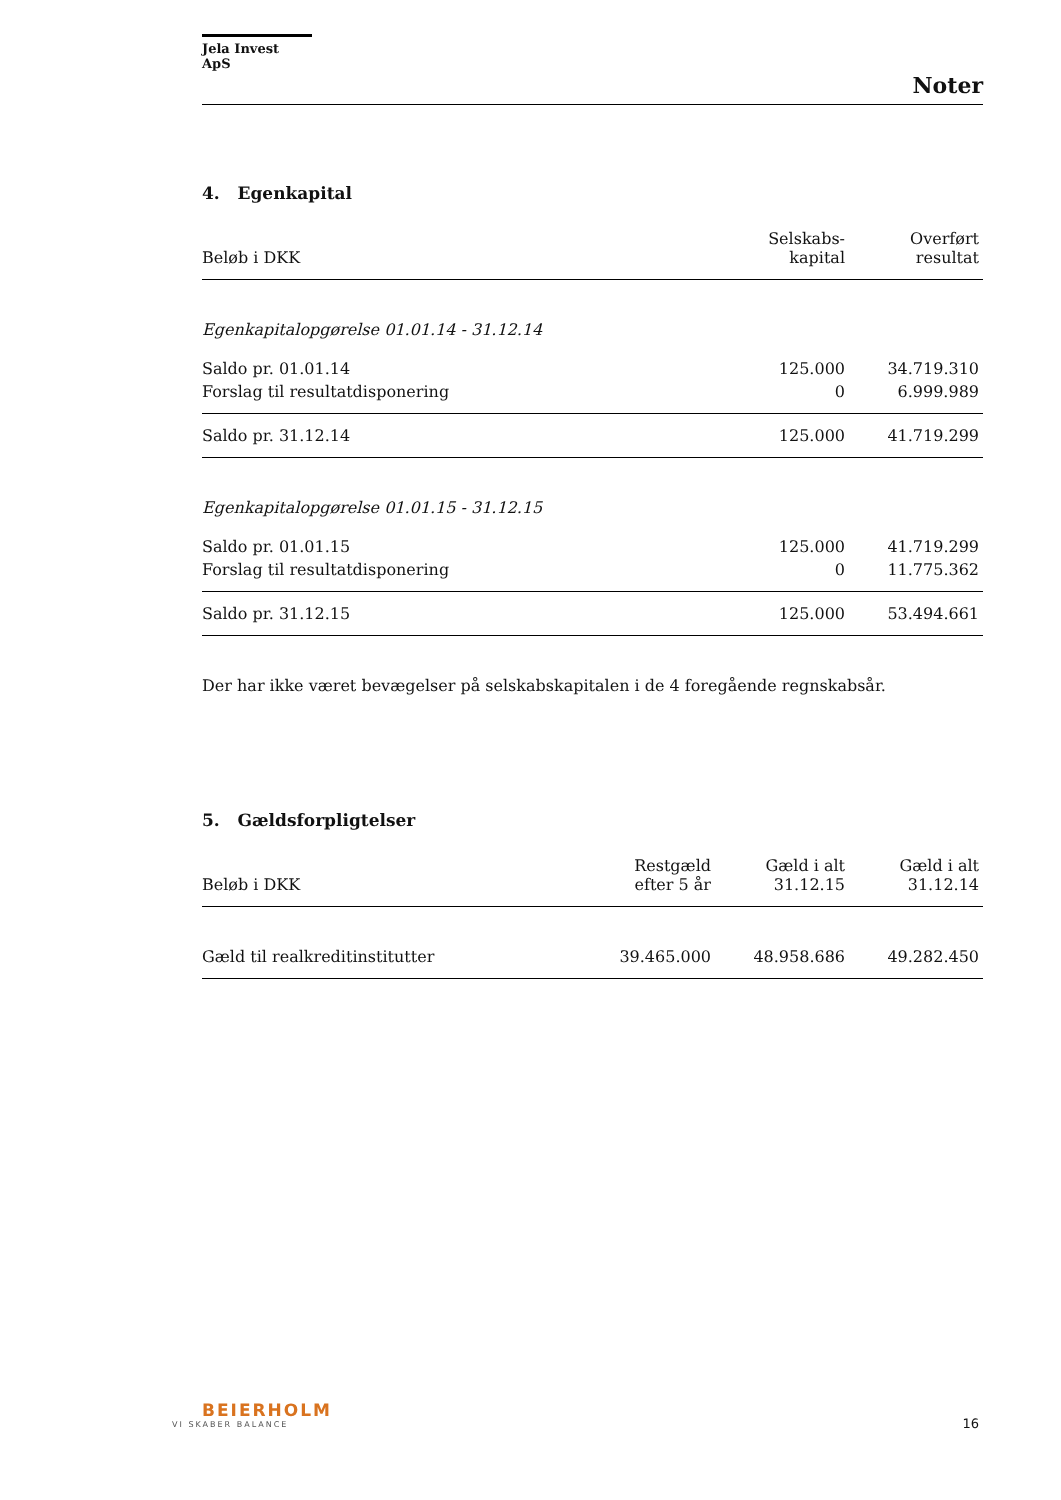Jela Invest ApS
Noter
4. Egenkapital
| Beløb i DKK | Selskabs- kapital | Overført resultat |
| --- | --- | --- |
| Egenkapitalopgørelse 01.01.14 - 31.12.14 | | |
| Saldo pr. 01.01.14 | 125.000 | 34.719.310 |
| Forslag til resultatdisponering | 0 | 6.999.989 |
| Saldo pr. 31.12.14 | 125.000 | 41.719.299 |
| Egenkapitalopgørelse 01.01.15 - 31.12.15 | | |
| Saldo pr. 01.01.15 | 125.000 | 41.719.299 |
| Forslag til resultatdisponering | 0 | 11.775.362 |
| Saldo pr. 31.12.15 | 125.000 | 53.494.661 |
Der har ikke været bevægelser på selskabskapitalen i de 4 foregående regnskabsår.
5. Gældsforpligtelser
| Beløb i DKK | Restgæld efter 5 år | Gæld i alt 31.12.15 | Gæld i alt 31.12.14 |
| --- | --- | --- | --- |
| Gæld til realkreditinstitutter | 39.465.000 | 48.958.686 | 49.282.450 |
BEIERHOLM
VI SKABER BALANCE
16